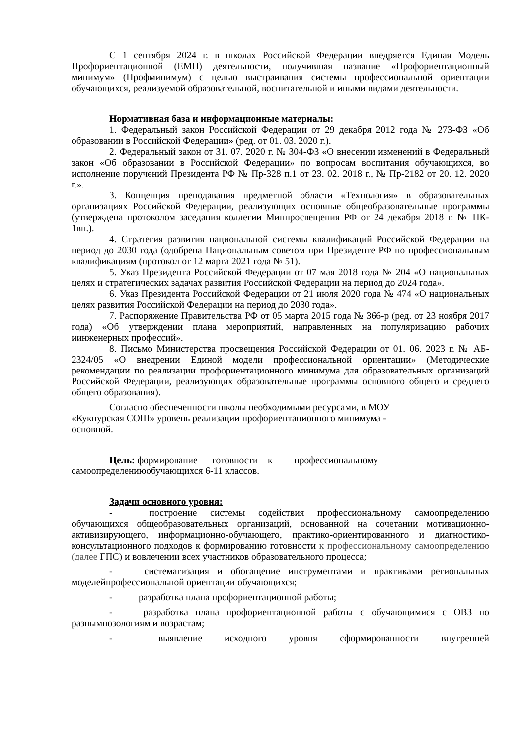С 1 сентября 2024 г. в школах Российской Федерации внедряется Единая Модель Профориентационной (ЕМП) деятельности, получившая название «Профориентационный минимум» (Профминимум) с целью выстраивания системы профессиональной ориентации обучающихся, реализуемой образовательной, воспитательной и иными видами деятельности.
Нормативная база и информационные материалы:
1. Федеральный закон Российской Федерации от 29 декабря 2012 года № 273-ФЗ «Об образовании в Российской Федерации» (ред. от 01. 03. 2020 г.).
2. Федеральный закон от 31. 07. 2020 г. № 304-ФЗ «О внесении изменений в Федеральный закон «Об образовании в Российской Федерации» по вопросам воспитания обучающихся, во исполнение поручений Президента РФ № Пр-328 п.1 от 23. 02. 2018 г., № Пр-2182 от 20. 12. 2020 г.».
3. Концепция преподавания предметной области «Технология» в образовательных организациях Российской Федерации, реализующих основные общеобразовательные программы (утверждена протоколом заседания коллегии Минпросвещения РФ от 24 декабря 2018 г. № ПК- 1вн.).
4. Стратегия развития национальной системы квалификаций Российской Федерации на период до 2030 года (одобрена Национальным советом при Президенте РФ по профессиональным квалификациям (протокол от 12 марта 2021 года № 51).
5. Указ Президента Российской Федерации от 07 мая 2018 года № 204 «О национальных целях и стратегических задачах развития Российской Федерации на период до 2024 года».
6. Указ Президента Российской Федерации от 21 июля 2020 года № 474 «О национальных целях развития Российской Федерации на период до 2030 года».
7. Распоряжение Правительства РФ от 05 марта 2015 года № 366-р (ред. от 23 ноября 2017 года) «Об утверждении плана мероприятий, направленных на популяризацию рабочих иинженерных профессий».
8. Письмо Министерства просвещения Российской Федерации от 01. 06. 2023 г. № АБ- 2324/05 «О внедрении Единой модели профессиональной ориентации» (Методические рекомендации по реализации профориентационного минимума для образовательных организаций Российской Федерации, реализующих образовательные программы основного общего и среднего общего образования).
Согласно обеспеченности школы необходимыми ресурсами, в МОУ «Кукнурская СОШ» уровень реализации профориентационного минимума - основной.
Цель: формирование готовности к профессиональному самоопределениюобучающихся 6-11 классов.
Задачи основного уровня:
- построение системы содействия профессиональному самоопределению обучающихся общеобразовательных организаций, основанной на сочетании мотивационно-активизирующего, информационно-обучающего, практико-ориентированного и диагностико-консультационного подходов к формированию готовности к профессиональному самоопределению (далее ГПС) и вовлечении всех участников образовательного процесса;
- систематизация и обогащение инструментами и практиками региональных моделейпрофессиональной ориентации обучающихся;
- разработка плана профориентационной работы;
- разработка плана профориентационной работы с обучающимися с ОВЗ по разнымнозологиям и возрастам;
- выявление исходного уровня сформированности внутренней